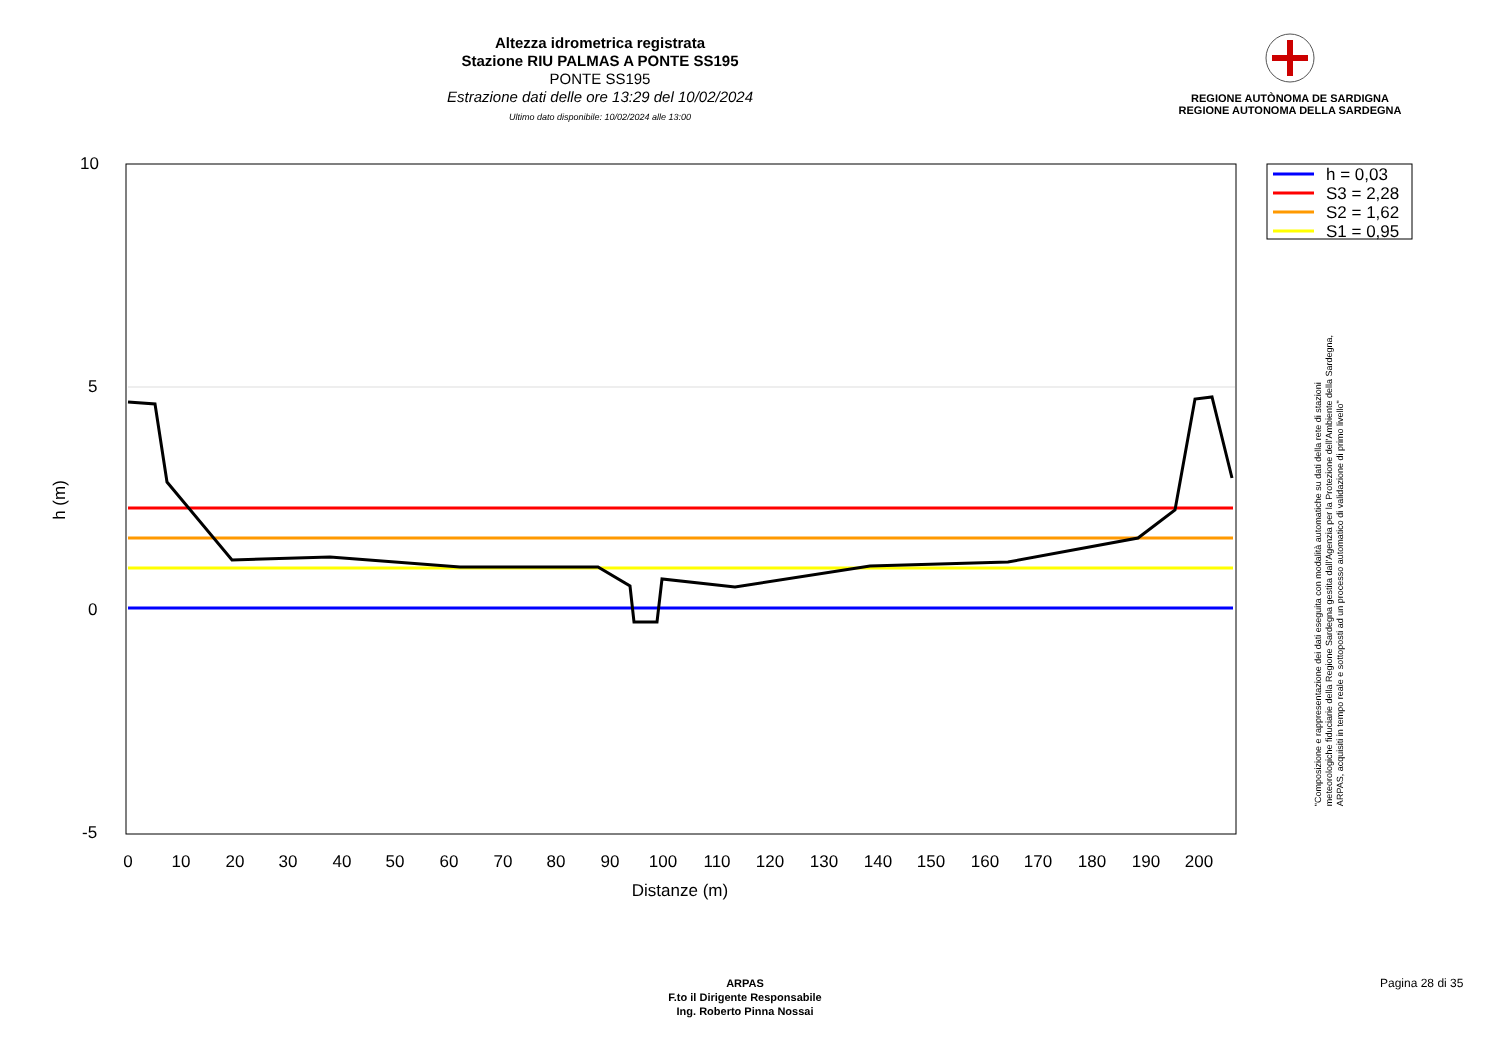Altezza idrometrica registrata
Stazione RIU PALMAS A PONTE SS195
PONTE SS195
Estrazione dati delle ore 13:29 del 10/02/2024
Ultimo dato disponibile: 10/02/2024 alle 13:00
REGIONE AUTÒNOMA DE SARDIGNA
REGIONE AUTONOMA DELLA SARDEGNA
10
5
0
-5
0
10
20
30
40
50
60
70
80
90
100
110
120
130
140
150
160
170
180
190
200
Distanze (m)
h (m)
h = 0,03
S3 = 2,28
S2 = 1,62
S1 = 0,95
"Composizione e rappresentazione dei dati eseguita con modalità automatiche su dati della rete di stazioni
meteorologiche fiduciarie della Regione Sardegna gestita dall'Agenzia per la Protezione dell'Ambiente della Sardegna,
ARPAS, acquisiti in tempo reale e sottoposti ad un processo automatico di validazione di primo livello"
ARPAS
F.to il Dirigente Responsabile
Ing. Roberto Pinna Nossai
Pagina 28 di 35